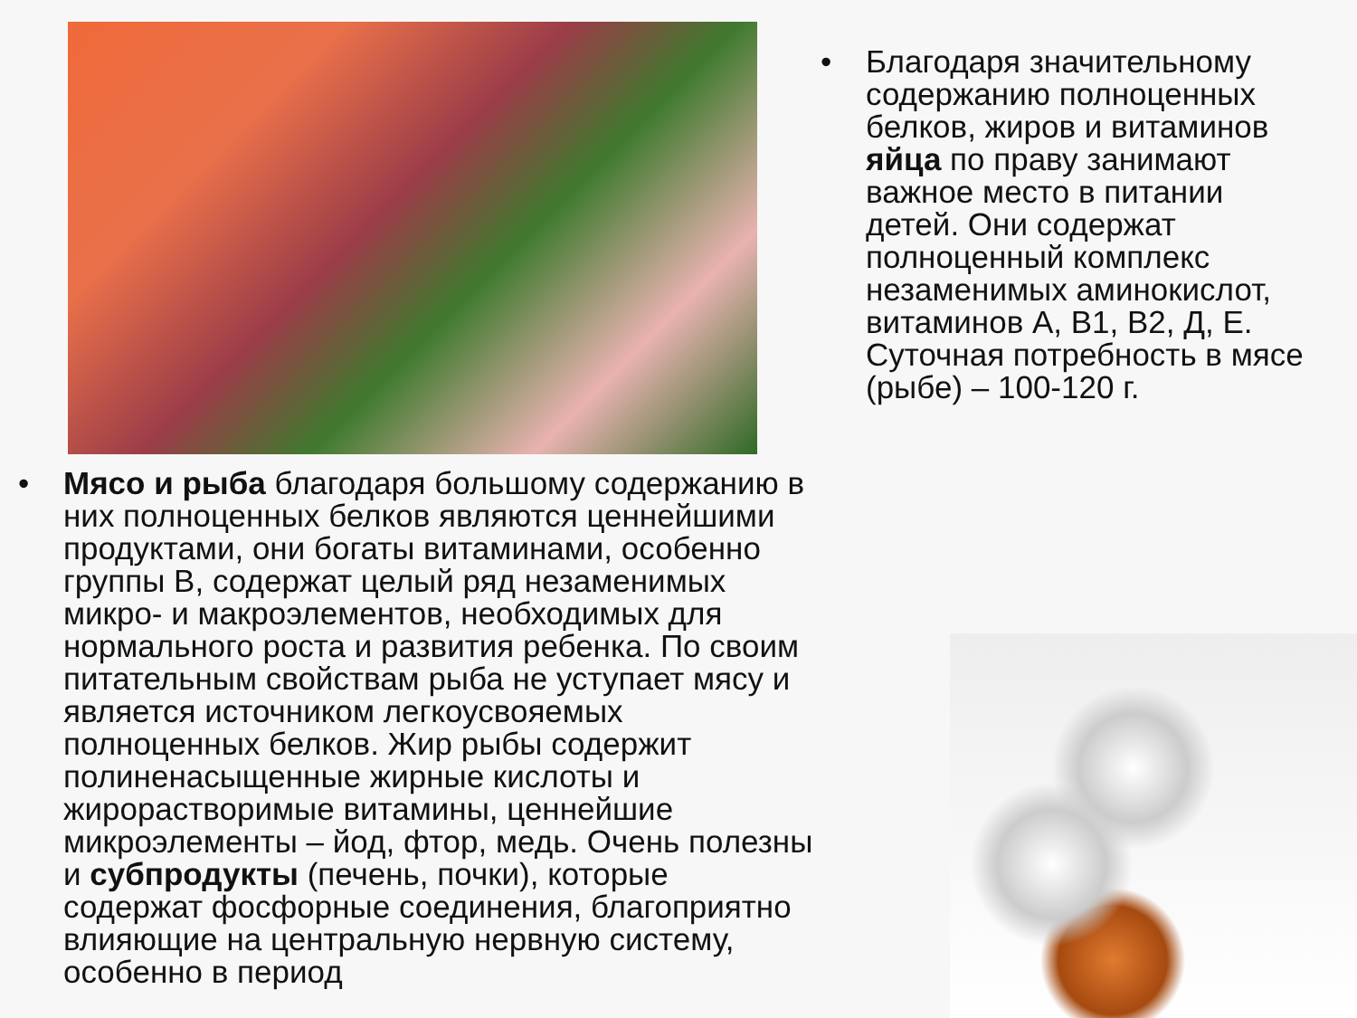• Благодаря значительному содержанию полноценных белков, жиров и витаминов яйца по праву занимают важное место в питании детей. Они содержат полноценный комплекс незаменимых аминокислот, витаминов А, В1, В2, Д, Е. Суточная потребность в мясе (рыбе) – 100-120 г.
• Мясо и рыба благодаря большому содержанию в них полноценных белков являются ценнейшими продуктами, они богаты витаминами, особенно группы В, содержат целый ряд незаменимых микро- и макроэлементов, необходимых для нормального роста и развития ребенка. По своим питательным свойствам рыба не уступает мясу и является источником легкоусвояемых полноценных белков. Жир рыбы содержит полиненасыщенные жирные кислоты и жирорастворимые витамины, ценнейшие микроэлементы – йод, фтор, медь. Очень полезны и субпродукты (печень, почки), которые содержат фосфорные соединения, благоприятно влияющие на центральную нервную систему, особенно в период